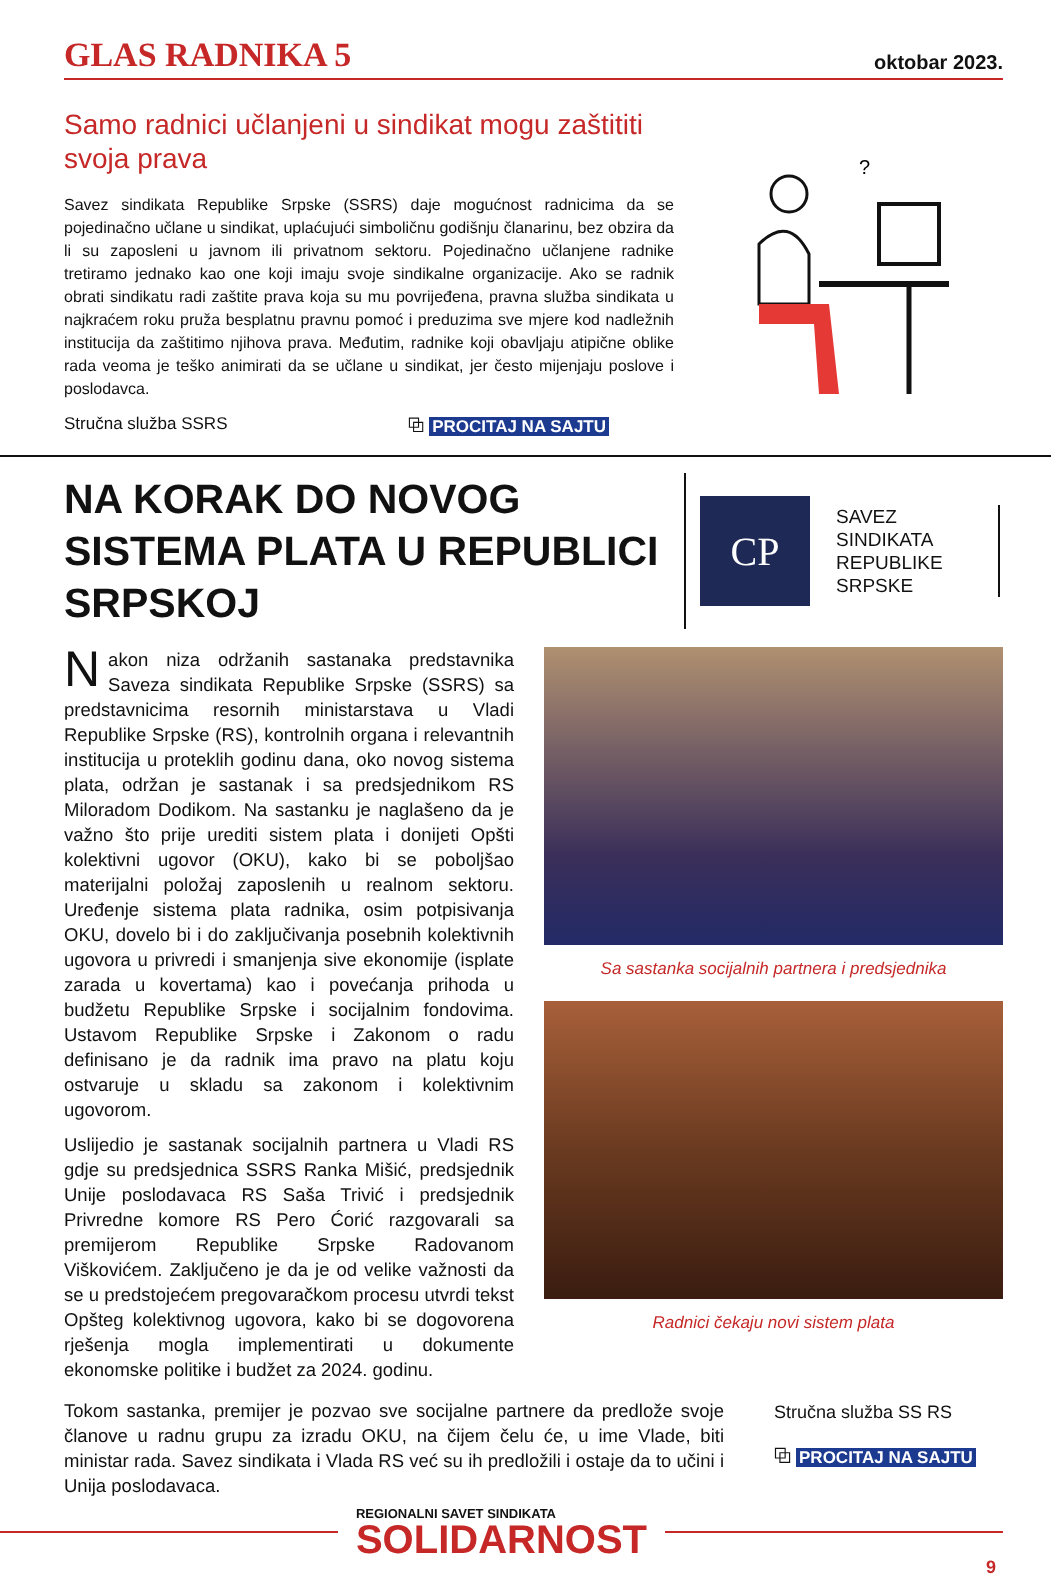GLAS RADNIKA 5
oktobar 2023.
Samo radnici učlanjeni u sindikat mogu zaštititi svoja prava
Savez sindikata Republike Srpske (SSRS) daje mogućnost radnicima da se pojedinačno učlane u sindikat, uplaćujući simboličnu godišnju članarinu, bez obzira da li su zaposleni u javnom ili privatnom sektoru. Pojedinačno učlanjene radnike tretiramo jednako kao one koji imaju svoje sindikalne organizacije. Ako se radnik obrati sindikatu radi zaštite prava koja su mu povrijeđena, pravna služba sindikata u najkraćem roku pruža besplatnu pravnu pomoć i preduzima sve mjere kod nadležnih institucija da zaštitimo njihova prava. Međutim, radnike koji obavljaju atipične oblike rada veoma je teško animirati da se učlane u sindikat, jer često mijenjaju poslove i poslodavca.
Stručna služba SSRS ⧉ PROCITAJ NA SAJTU
?
NA KORAK DO NOVOG SISTEMA PLATA U REPUBLICI SRPSKOJ
CP
SAVEZ
SINDIKATA
REPUBLIKE
SRPSKE
Nakon niza održanih sastanaka predstavnika Saveza sindikata Republike Srpske (SSRS) sa predstavnicima resornih ministarstava u Vladi Republike Srpske (RS), kontrolnih organa i relevantnih institucija u proteklih godinu dana, oko novog sistema plata, održan je sastanak i sa predsjednikom RS Miloradom Dodikom. Na sastanku je naglašeno da je važno što prije urediti sistem plata i donijeti Opšti kolektivni ugovor (OKU), kako bi se poboljšao materijalni položaj zaposlenih u realnom sektoru. Uređenje sistema plata radnika, osim potpisivanja OKU, dovelo bi i do zaključivanja posebnih kolektivnih ugovora u privredi i smanjenja sive ekonomije (isplate zarada u kovertama) kao i povećanja prihoda u budžetu Republike Srpske i socijalnim fondovima. Ustavom Republike Srpske i Zakonom o radu definisano je da radnik ima pravo na platu koju ostvaruje u skladu sa zakonom i kolektivnim ugovorom.
Uslijedio je sastanak socijalnih partnera u Vladi RS gdje su predsjednica SSRS Ranka Mišić, predsjednik Unije poslodavaca RS Saša Trivić i predsjednik Privredne komore RS Pero Ćorić razgovarali sa premijerom Republike Srpske Radovanom Viškovićem. Zaključeno je da je od velike važnosti da se u predstojećem pregovaračkom procesu utvrdi tekst Opšteg kolektivnog ugovora, kako bi se dogovorena rješenja mogla implementirati u dokumente ekonomske politike i budžet za 2024. godinu.
Sa sastanka socijalnih partnera i predsjednika
Radnici čekaju novi sistem plata
Tokom sastanka, premijer je pozvao sve socijalne partnere da predlože svoje članove u radnu grupu za izradu OKU, na čijem čelu će, u ime Vlade, biti ministar rada. Savez sindikata i Vlada RS već su ih predložili i ostaje da to učini i Unija poslodavaca.
Stručna služba SS RS
⧉ PROCITAJ NA SAJTU
REGIONALNI SAVET SINDIKATA
SOLIDARNOST
9